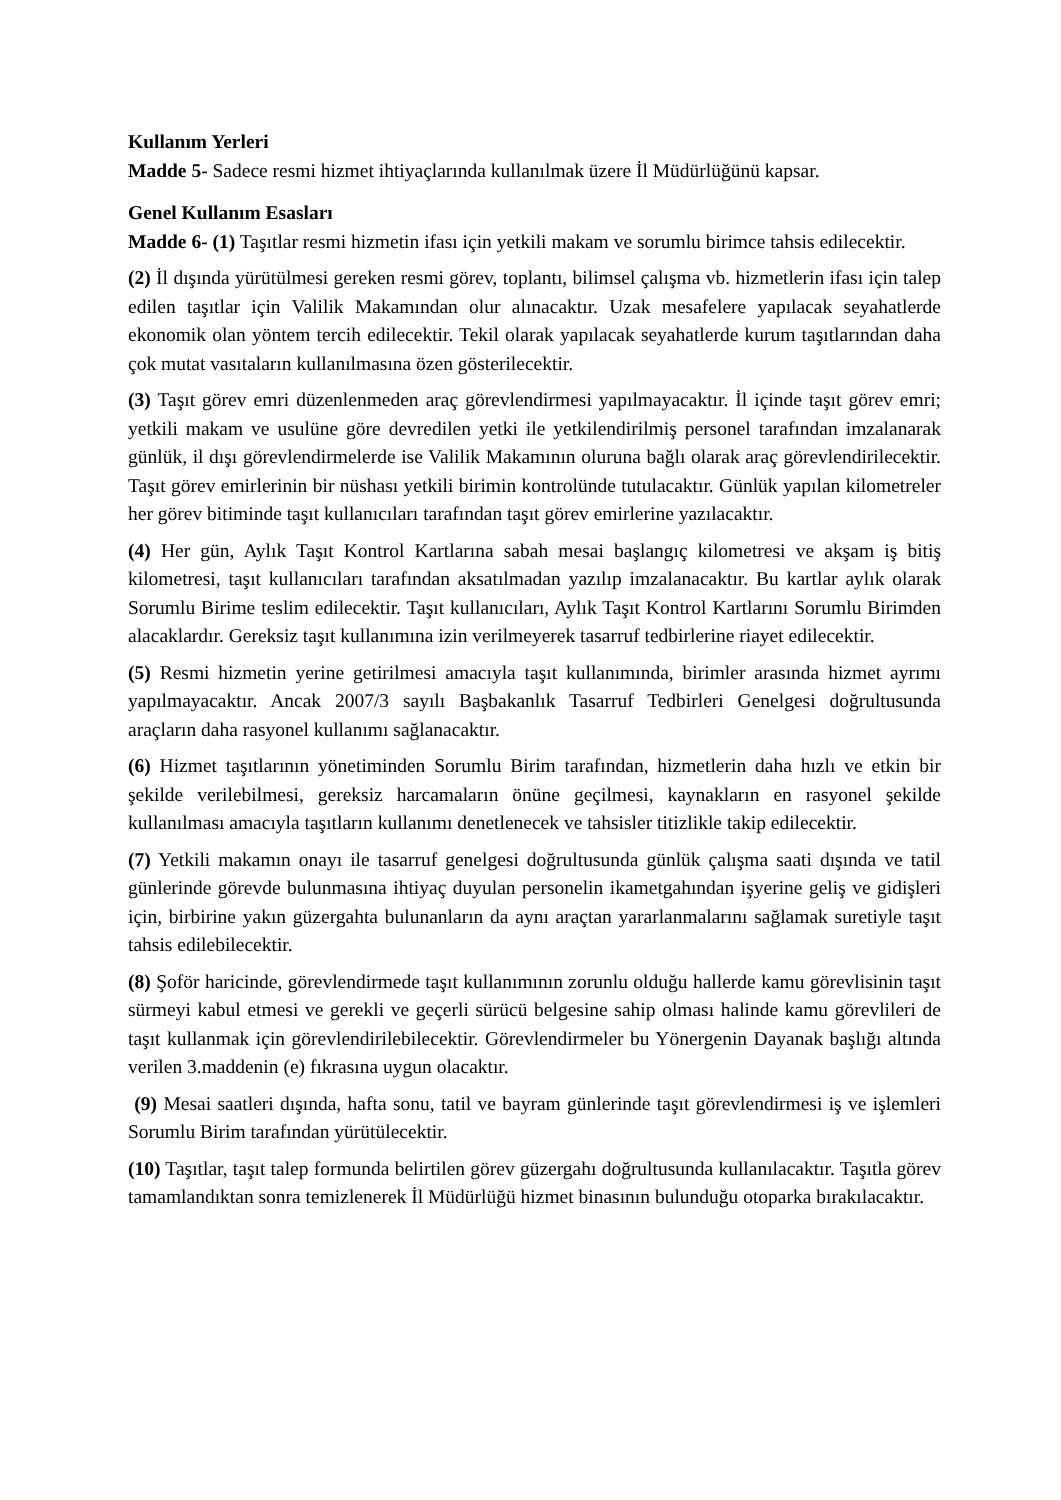Kullanım Yerleri
Madde 5- Sadece resmi hizmet ihtiyaçlarında kullanılmak üzere İl Müdürlüğünü kapsar.
Genel Kullanım Esasları
Madde 6- (1) Taşıtlar resmi hizmetin ifası için yetkili makam ve sorumlu birimce tahsis edilecektir.
(2) İl dışında yürütülmesi gereken resmi görev, toplantı, bilimsel çalışma vb. hizmetlerin ifası için talep edilen taşıtlar için Valilik Makamından olur alınacaktır. Uzak mesafelere yapılacak seyahatlerde ekonomik olan yöntem tercih edilecektir. Tekil olarak yapılacak seyahatlerde kurum taşıtlarından daha çok mutat vasıtaların kullanılmasına özen gösterilecektir.
(3) Taşıt görev emri düzenlenmeden araç görevlendirmesi yapılmayacaktır. İl içinde taşıt görev emri; yetkili makam ve usulüne göre devredilen yetki ile yetkilendirilmiş personel tarafından imzalanarak günlük, il dışı görevlendirmelerde ise Valilik Makamının oluruna bağlı olarak araç görevlendirilecektir. Taşıt görev emirlerinin bir nüshası yetkili birimin kontrolünde tutulacaktır. Günlük yapılan kilometreler her görev bitiminde taşıt kullanıcıları tarafından taşıt görev emirlerine yazılacaktır.
(4) Her gün, Aylık Taşıt Kontrol Kartlarına sabah mesai başlangıç kilometresi ve akşam iş bitiş kilometresi, taşıt kullanıcıları tarafından aksatılmadan yazılıp imzalanacaktır. Bu kartlar aylık olarak Sorumlu Birime teslim edilecektir. Taşıt kullanıcıları, Aylık Taşıt Kontrol Kartlarını Sorumlu Birimden alacaklardır. Gereksiz taşıt kullanımına izin verilmeyerek tasarruf tedbirlerine riayet edilecektir.
(5) Resmi hizmetin yerine getirilmesi amacıyla taşıt kullanımında, birimler arasında hizmet ayrımı yapılmayacaktır. Ancak 2007/3 sayılı Başbakanlık Tasarruf Tedbirleri Genelgesi doğrultusunda araçların daha rasyonel kullanımı sağlanacaktır.
(6) Hizmet taşıtlarının yönetiminden Sorumlu Birim tarafından, hizmetlerin daha hızlı ve etkin bir şekilde verilebilmesi, gereksiz harcamaların önüne geçilmesi, kaynakların en rasyonel şekilde kullanılması amacıyla taşıtların kullanımı denetlenecek ve tahsisler titizlikle takip edilecektir.
(7) Yetkili makamın onayı ile tasarruf genelgesi doğrultusunda günlük çalışma saati dışında ve tatil günlerinde görevde bulunmasına ihtiyaç duyulan personelin ikametgahından işyerine geliş ve gidişleri için, birbirine yakın güzergahta bulunanların da aynı araçtan yararlanmalarını sağlamak suretiyle taşıt tahsis edilebilecektir.
(8) Şoför haricinde, görevlendirmede taşıt kullanımının zorunlu olduğu hallerde kamu görevlisinin taşıt sürmeyi kabul etmesi ve gerekli ve geçerli sürücü belgesine sahip olması halinde kamu görevlileri de taşıt kullanmak için görevlendirilebilecektir. Görevlendirmeler bu Yönergenin Dayanak başlığı altında verilen 3.maddenin (e) fıkrasına uygun olacaktır.
(9) Mesai saatleri dışında, hafta sonu, tatil ve bayram günlerinde taşıt görevlendirmesi iş ve işlemleri Sorumlu Birim tarafından yürütülecektir.
(10) Taşıtlar, taşıt talep formunda belirtilen görev güzergahı doğrultusunda kullanılacaktır. Taşıtla görev tamamlandıktan sonra temizlenerek İl Müdürlüğü hizmet binasının bulunduğu otoparka bırakılacaktır.